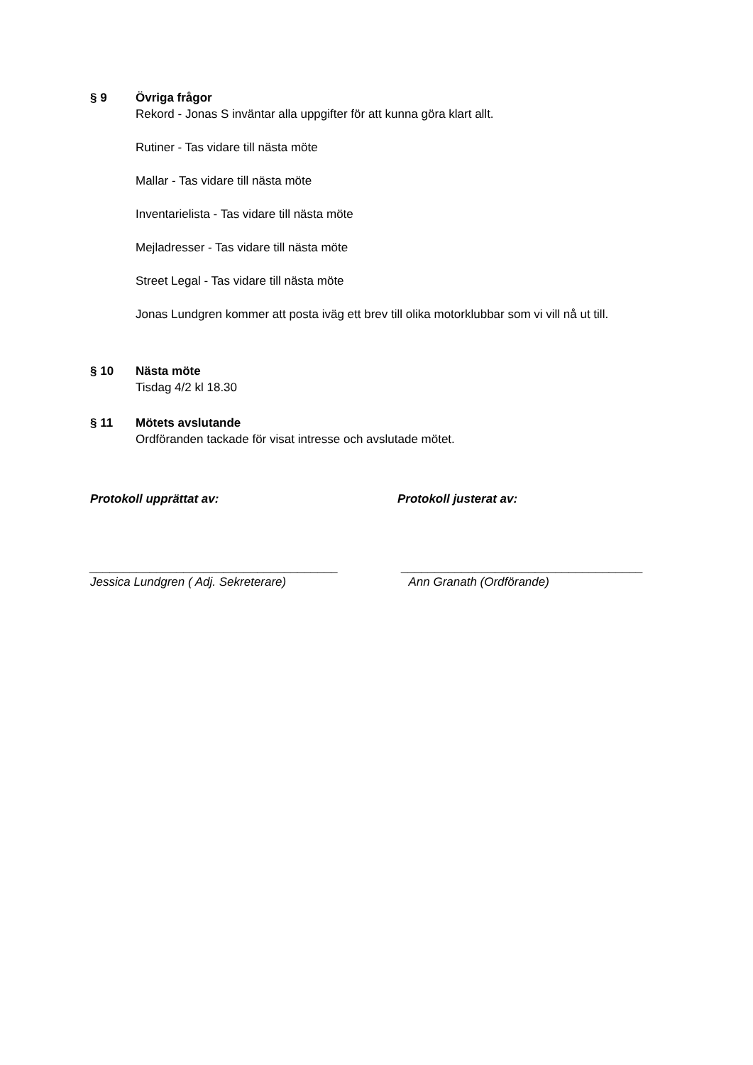§ 9 Övriga frågor
Rekord - Jonas S inväntar alla uppgifter för att kunna göra klart allt.
Rutiner - Tas vidare till nästa möte
Mallar - Tas vidare till nästa möte
Inventarielista - Tas vidare till nästa möte
Mejladresser - Tas vidare till nästa möte
Street Legal - Tas vidare till nästa möte
Jonas Lundgren kommer att posta iväg ett brev till olika motorklubbar som vi vill nå ut till.
§ 10 Nästa möte
Tisdag 4/2 kl 18.30
§ 11 Mötets avslutande
Ordföranden tackade för visat intresse och avslutade mötet.
Protokoll upprättat av: Protokoll justerat av:
_____________________________________
Jessica Lundgren ( Adj. Sekreterare)
____________________________________
Ann Granath (Ordförande)